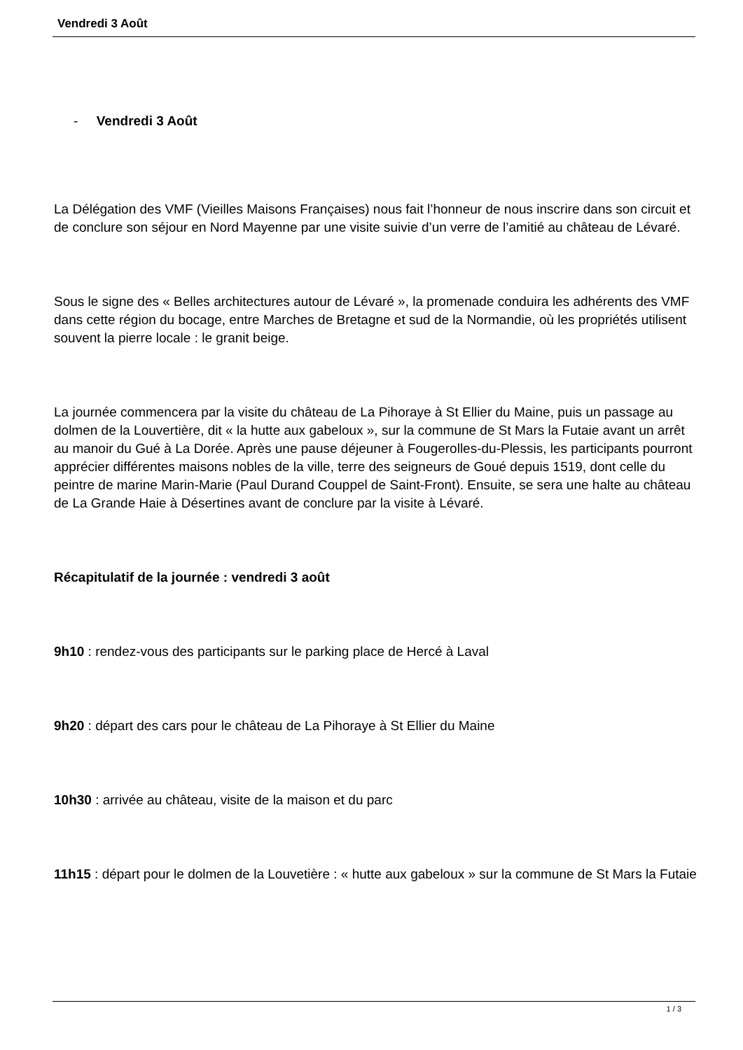Vendredi 3 Août
- Vendredi 3 Août
La Délégation des VMF (Vieilles Maisons Françaises) nous fait l’honneur de nous inscrire dans son circuit et de conclure son séjour en Nord Mayenne par une visite suivie d’un verre de l’amitié au château de Lévaré.
Sous le signe des « Belles architectures autour de Lévaré », la promenade conduira les adhérents des VMF dans cette région du bocage, entre Marches de Bretagne et sud de la Normandie, où les propriétés utilisent souvent la pierre locale : le granit beige.
La journée commencera par la visite du château de La Pihoraye à St Ellier du Maine, puis un passage au dolmen de la Louvertière, dit « la hutte aux gabeloux », sur la commune de St Mars la Futaie avant un arrêt au manoir du Gué à La Dorée. Après une pause déjeuner à Fougerolles-du-Plessis, les participants pourront apprécier différentes maisons nobles de la ville, terre des seigneurs de Goué depuis 1519, dont celle du peintre de marine Marin-Marie (Paul Durand Couppel de Saint-Front). Ensuite, se sera une halte au château de La Grande Haie à Désertines avant de conclure par la visite à Lévaré.
Récapitulatif de la journée : vendredi 3 août
9h10 : rendez-vous des participants sur le parking place de Hercé à Laval
9h20 : départ des cars pour le château de La Pihoraye à St Ellier du Maine
10h30 : arrivée au château, visite de la maison et du parc
11h15 : départ pour le dolmen de la Louvetière : « hutte aux gabeloux » sur la commune de St Mars la Futaie
1 / 3